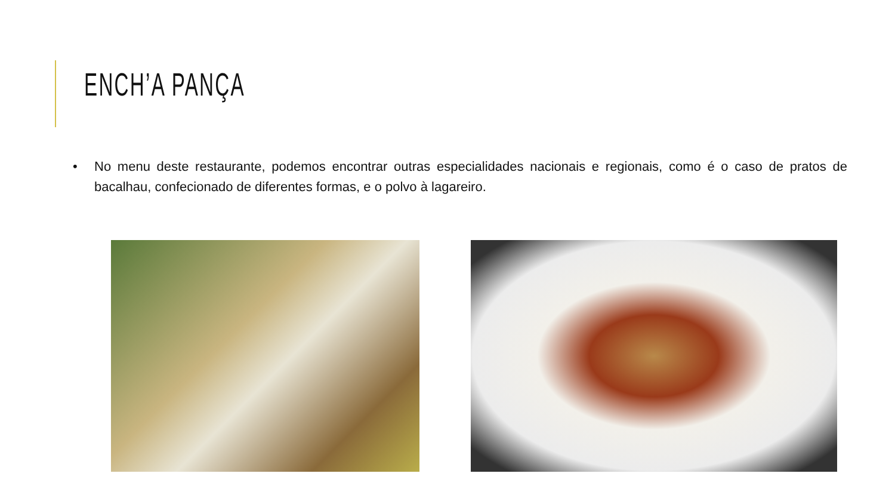ENCH’A PANÇA
• No menu deste restaurante, podemos encontrar outras especialidades nacionais e regionais, como é o caso de pratos de bacalhau, confecionado de diferentes formas, e o polvo à lagareiro.